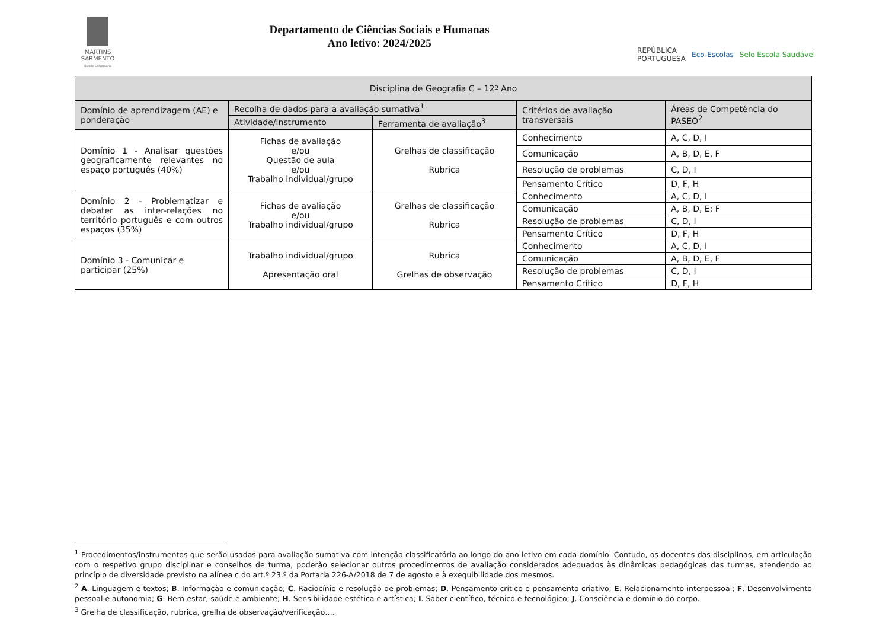MARTINS
SARMENTO
Escola Secundária
Departamento de Ciências Sociais e Humanas
Ano letivo: 2024/2025
REPÚBLICA
PORTUGUESA Eco-Escolas Selo Escola Saudável
| Disciplina de Geografia C – 12º Ano | | | | |
| Domínio de aprendizagem (AE) e ponderação | Recolha de dados para a avaliação sumativa<sup>1</sup> | | Critérios de avaliação transversais | Áreas de Competência do PASEO<sup>2</sup> |
| | Atividade/instrumento | Ferramenta de avaliação<sup>3</sup> | | |
| Domínio 1 - Analisar questões geograficamente relevantes no espaço português (40%) | Fichas de avaliação e/ou Questão de aula e/ou Trabalho individual/grupo | Grelhas de classificação Rubrica | Conhecimento | A, C, D, I |
| | | | Comunicação | A, B, D, E, F |
| | | | Resolução de problemas | C, D, I |
| | | | Pensamento Crítico | D, F, H |
| Domínio 2 - Problematizar e debater as inter-relações no território português e com outros espaços (35%) | Fichas de avaliação e/ou Trabalho individual/grupo | Grelhas de classificação Rubrica | Conhecimento | A, C, D, I |
| | | | Comunicação | A, B, D, E; F |
| | | | Resolução de problemas | C, D, I |
| | | | Pensamento Crítico | D, F, H |
| Domínio 3 - Comunicar e participar (25%) | Trabalho individual/grupo Apresentação oral | Rubrica Grelhas de observação | Conhecimento | A, C, D, I |
| | | | Comunicação | A, B, D, E, F |
| | | | Resolução de problemas | C, D, I |
| | | | Pensamento Crítico | D, F, H |
<sup>1</sup> Procedimentos/instrumentos que serão usadas para avaliação sumativa com intenção classificatória ao longo do ano letivo em cada domínio. Contudo, os docentes das disciplinas, em articulação com o respetivo grupo disciplinar e conselhos de turma, poderão selecionar outros procedimentos de avaliação considerados adequados às dinâmicas pedagógicas das turmas, atendendo ao princípio de diversidade previsto na alínea c do art.º 23.º da Portaria 226-A/2018 de 7 de agosto e à exequibilidade dos mesmos.
<sup>2</sup> A. Linguagem e textos; B. Informação e comunicação; C. Raciocínio e resolução de problemas; D. Pensamento crítico e pensamento criativo; E. Relacionamento interpessoal; F. Desenvolvimento pessoal e autonomia; G. Bem-estar, saúde e ambiente; H. Sensibilidade estética e artística; I. Saber científico, técnico e tecnológico; J. Consciência e domínio do corpo.
<sup>3</sup> Grelha de classificação, rubrica, grelha de observação/verificação….